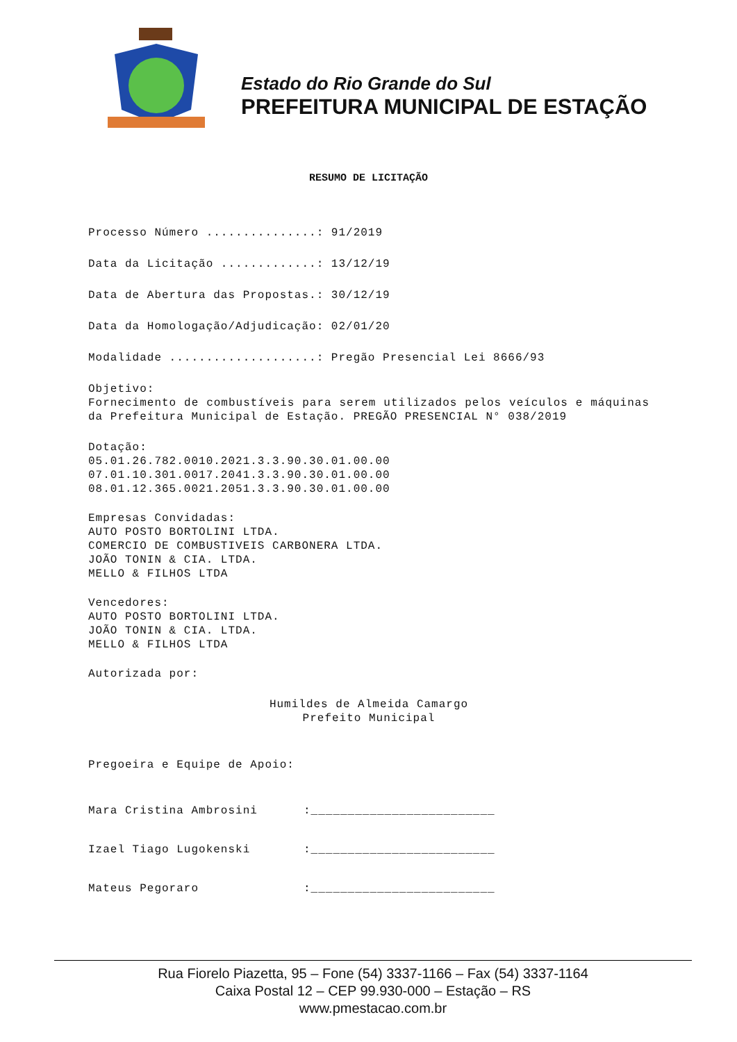Estado do Rio Grande do Sul
PREFEITURA MUNICIPAL DE ESTAÇÃO
RESUMO DE LICITAÇÃO
Processo Número ...............: 91/2019
Data da Licitação .............: 13/12/19
Data de Abertura das Propostas.: 30/12/19
Data da Homologação/Adjudicação: 02/01/20
Modalidade ....................: Pregão Presencial Lei 8666/93
Objetivo:
Fornecimento de combustíveis para serem utilizados pelos veículos e máquinas da Prefeitura Municipal de Estação. PREGÃO PRESENCIAL N° 038/2019
Dotação:
05.01.26.782.0010.2021.3.3.90.30.01.00.00
07.01.10.301.0017.2041.3.3.90.30.01.00.00
08.01.12.365.0021.2051.3.3.90.30.01.00.00
Empresas Convidadas:
AUTO POSTO BORTOLINI LTDA.
COMERCIO DE COMBUSTIVEIS CARBONERA LTDA.
JOÃO TONIN & CIA. LTDA.
MELLO & FILHOS LTDA
Vencedores:
AUTO POSTO BORTOLINI LTDA.
JOÃO TONIN & CIA. LTDA.
MELLO & FILHOS LTDA
Autorizada por:
Humildes de Almeida Camargo
Prefeito Municipal
Pregoeira e Equipe de Apoio:
Mara Cristina Ambrosini:_________________________
Izael Tiago Lugokenski:_________________________
Mateus Pegoraro:_________________________
Rua Fiorelo Piazetta, 95 – Fone (54) 3337-1166 – Fax (54) 3337-1164
Caixa Postal 12 – CEP 99.930-000 – Estação – RS
www.pmestacao.com.br